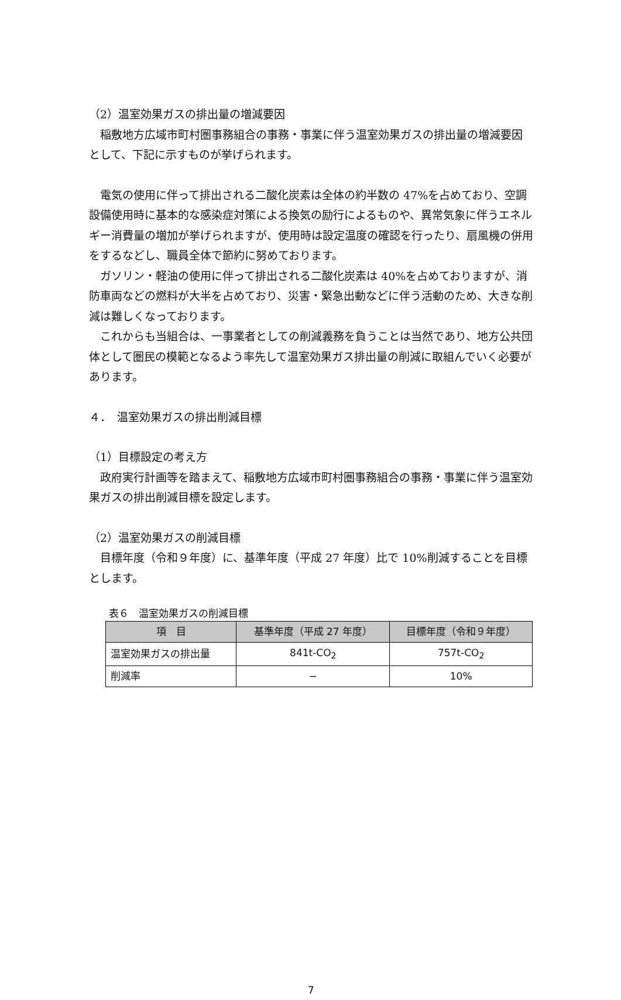（2）温室効果ガスの排出量の増減要因
稲敷地方広域市町村圏事務組合の事務・事業に伴う温室効果ガスの排出量の増減要因として、下記に示すものが挙げられます。
電気の使用に伴って排出される二酸化炭素は全体の約半数の 47%を占めており、空調設備使用時に基本的な感染症対策による換気の励行によるものや、異常気象に伴うエネルギー消費量の増加が挙げられますが、使用時は設定温度の確認を行ったり、扇風機の併用をするなどし、職員全体で節約に努めております。
ガソリン・軽油の使用に伴って排出される二酸化炭素は 40%を占めておりますが、消防車両などの燃料が大半を占めており、災害・緊急出動などに伴う活動のため、大きな削減は難しくなっております。
これからも当組合は、一事業者としての削減義務を負うことは当然であり、地方公共団体として圏民の模範となるよう率先して温室効果ガス排出量の削減に取組んでいく必要があります。
４．　温室効果ガスの排出削減目標
（1）目標設定の考え方
政府実行計画等を踏まえて、稲敷地方広域市町村圏事務組合の事務・事業に伴う温室効果ガスの排出削減目標を設定します。
（2）温室効果ガスの削減目標
目標年度（令和９年度）に、基準年度（平成 27 年度）比で 10%削減することを目標とします。
表６　温室効果ガスの削減目標
| 項 目 | 基準年度（平成 27 年度） | 目標年度（令和９年度） |
| --- | --- | --- |
| 温室効果ガスの排出量 | 841t-CO<sub>2</sub> | 757t-CO<sub>2</sub> |
| 削減率 | − | 10% |
7